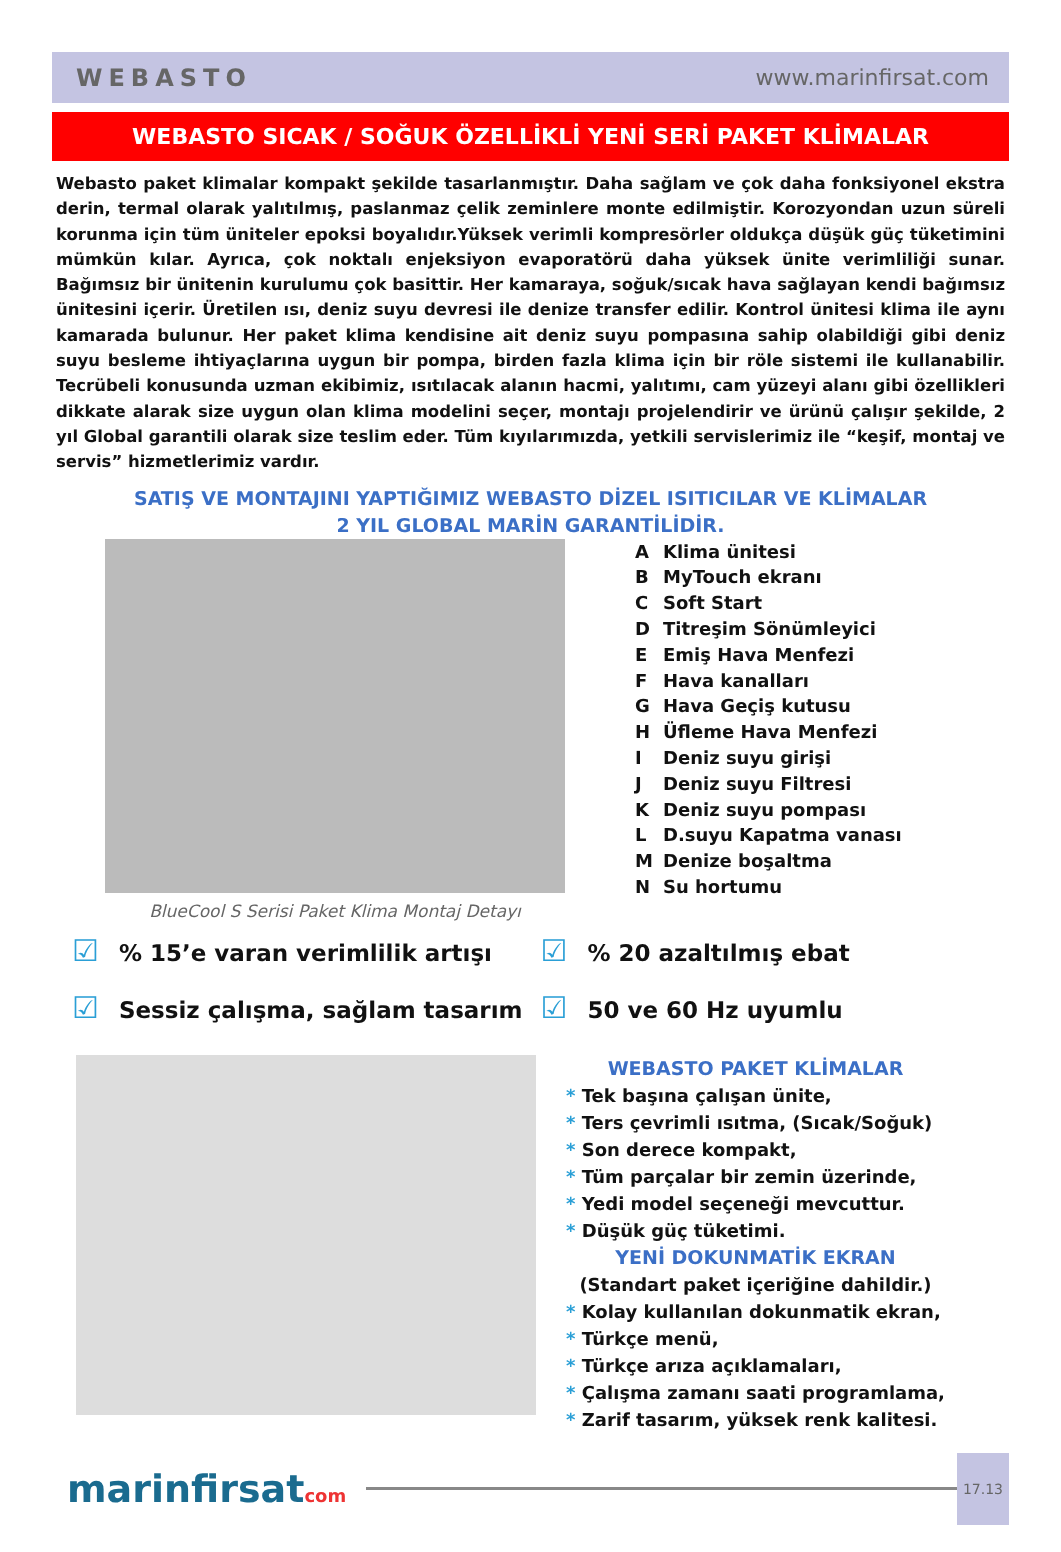WEBASTO www.marinfirsat.com
WEBASTO SICAK / SOĞUK ÖZELLİKLİ YENİ SERİ PAKET KLİMALAR
Webasto paket klimalar kompakt şekilde tasarlanmıştır. Daha sağlam ve çok daha fonksiyonel ekstra derin, termal olarak yalıtılmış, paslanmaz çelik zeminlere monte edilmiştir. Korozyondan uzun süreli korunma için tüm üniteler epoksi boyalıdır.Yüksek verimli kompresörler oldukça düşük güç tüketimini mümkün kılar. Ayrıca, çok noktalı enjeksiyon evaporatörü daha yüksek ünite verimliliği sunar. Bağımsız bir ünitenin kurulumu çok basittir. Her kamaraya, soğuk/sıcak hava sağlayan kendi bağımsız ünitesini içerir. Üretilen ısı, deniz suyu devresi ile denize transfer edilir. Kontrol ünitesi klima ile aynı kamarada bulunur. Her paket klima kendisine ait deniz suyu pompasına sahip olabildiği gibi deniz suyu besleme ihtiyaçlarına uygun bir pompa, birden fazla klima için bir röle sistemi ile kullanabilir. Tecrübeli konusunda uzman ekibimiz, ısıtılacak alanın hacmi, yalıtımı, cam yüzeyi alanı gibi özellikleri dikkate alarak size uygun olan klima modelini seçer, montajı projelendirir ve ürünü çalışır şekilde, 2 yıl Global garantili olarak size teslim eder. Tüm kıyılarımızda, yetkili servislerimiz ile “keşif, montaj ve servis” hizmetlerimiz vardır.
SATIŞ VE MONTAJINI YAPTIĞIMIZ WEBASTO DİZEL ISITICILAR VE KLİMALAR
2 YIL GLOBAL MARİN GARANTİLİDİR.
BlueCool S Serisi Paket Klima Montaj Detayı
A Klima ünitesi
B MyTouch ekranı
C Soft Start
D Titreşim Sönümleyici
E Emiş Hava Menfezi
F Hava kanalları
G Hava Geçiş kutusu
H Üfleme Hava Menfezi
I Deniz suyu girişi
J Deniz suyu Filtresi
K Deniz suyu pompası
L D.suyu Kapatma vanası
M Denize boşaltma
N Su hortumu
☑% 15’e varan verimlilik artışı
☑% 20 azaltılmış ebat
☑ Sessiz çalışma, sağlam tasarım
☑ 50 ve 60 Hz uyumlu
WEBASTO PAKET KLİMALAR
* Tek başına çalışan ünite,
* Ters çevrimli ısıtma, (Sıcak/Soğuk)
* Son derece kompakt,
* Tüm parçalar bir zemin üzerinde,
* Yedi model seçeneği mevcuttur.
* Düşük güç tüketimi.
YENİ DOKUNMATİK EKRAN
(Standart paket içeriğine dahildir.)
* Kolay kullanılan dokunmatik ekran,
* Türkçe menü,
* Türkçe arıza açıklamaları,
* Çalışma zamanı saati programlama,
* Zarif tasarım, yüksek renk kalitesi.
marinfirsatcom
17.13